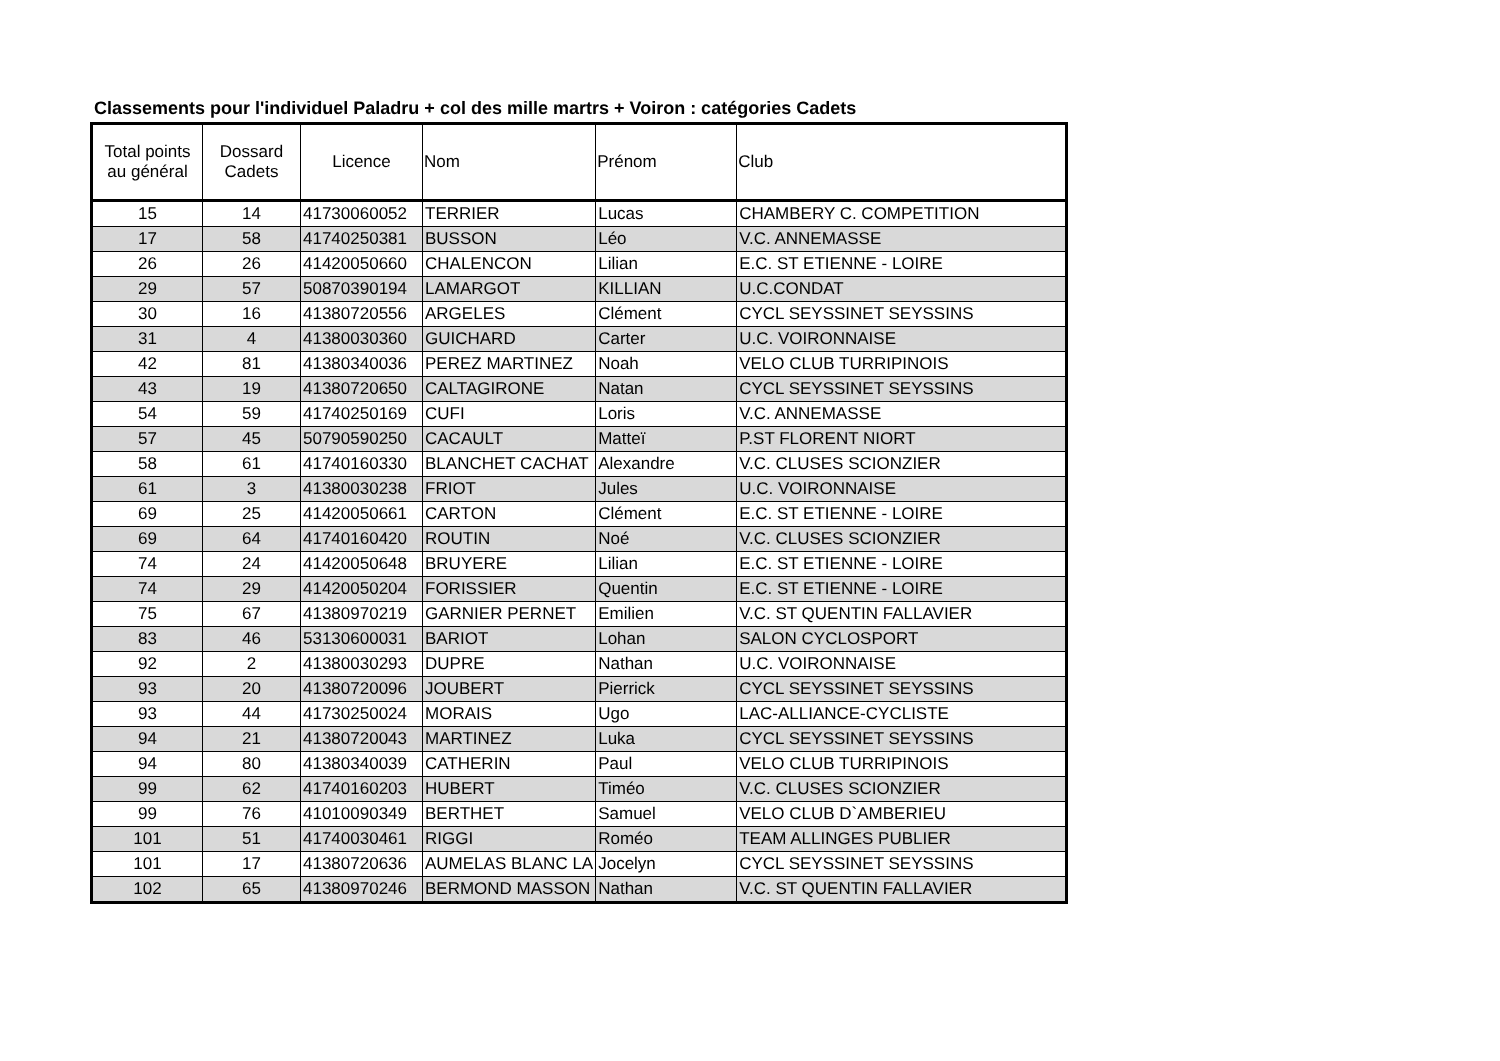Classements pour l'individuel Paladru + col des mille martrs + Voiron : catégories Cadets
| Total points au général | Dossard Cadets | Licence | Nom | Prénom | Club |
| --- | --- | --- | --- | --- | --- |
| 15 | 14 | 41730060052 | TERRIER | Lucas | CHAMBERY C. COMPETITION |
| 17 | 58 | 41740250381 | BUSSON | Léo | V.C. ANNEMASSE |
| 26 | 26 | 41420050660 | CHALENCON | Lilian | E.C. ST ETIENNE - LOIRE |
| 29 | 57 | 50870390194 | LAMARGOT | KILLIAN | U.C.CONDAT |
| 30 | 16 | 41380720556 | ARGELES | Clément | CYCL SEYSSINET SEYSSINS |
| 31 | 4 | 41380030360 | GUICHARD | Carter | U.C. VOIRONNAISE |
| 42 | 81 | 41380340036 | PEREZ MARTINEZ | Noah | VELO CLUB TURRIPINOIS |
| 43 | 19 | 41380720650 | CALTAGIRONE | Natan | CYCL SEYSSINET SEYSSINS |
| 54 | 59 | 41740250169 | CUFI | Loris | V.C. ANNEMASSE |
| 57 | 45 | 50790590250 | CACAULT | Matteï | P.ST FLORENT NIORT |
| 58 | 61 | 41740160330 | BLANCHET CACHAT | Alexandre | V.C. CLUSES SCIONZIER |
| 61 | 3 | 41380030238 | FRIOT | Jules | U.C. VOIRONNAISE |
| 69 | 25 | 41420050661 | CARTON | Clément | E.C. ST ETIENNE - LOIRE |
| 69 | 64 | 41740160420 | ROUTIN | Noé | V.C. CLUSES SCIONZIER |
| 74 | 24 | 41420050648 | BRUYERE | Lilian | E.C. ST ETIENNE - LOIRE |
| 74 | 29 | 41420050204 | FORISSIER | Quentin | E.C. ST ETIENNE - LOIRE |
| 75 | 67 | 41380970219 | GARNIER PERNET | Emilien | V.C. ST QUENTIN FALLAVIER |
| 83 | 46 | 53130600031 | BARIOT | Lohan | SALON CYCLOSPORT |
| 92 | 2 | 41380030293 | DUPRE | Nathan | U.C. VOIRONNAISE |
| 93 | 20 | 41380720096 | JOUBERT | Pierrick | CYCL SEYSSINET SEYSSINS |
| 93 | 44 | 41730250024 | MORAIS | Ugo | LAC-ALLIANCE-CYCLISTE |
| 94 | 21 | 41380720043 | MARTINEZ | Luka | CYCL SEYSSINET SEYSSINS |
| 94 | 80 | 41380340039 | CATHERIN | Paul | VELO CLUB TURRIPINOIS |
| 99 | 62 | 41740160203 | HUBERT | Timéo | V.C. CLUSES SCIONZIER |
| 99 | 76 | 41010090349 | BERTHET | Samuel | VELO CLUB D`AMBERIEU |
| 101 | 51 | 41740030461 | RIGGI | Roméo | TEAM ALLINGES PUBLIER |
| 101 | 17 | 41380720636 | AUMELAS BLANC LA | Jocelyn | CYCL SEYSSINET SEYSSINS |
| 102 | 65 | 41380970246 | BERMOND MASSON | Nathan | V.C. ST QUENTIN FALLAVIER |